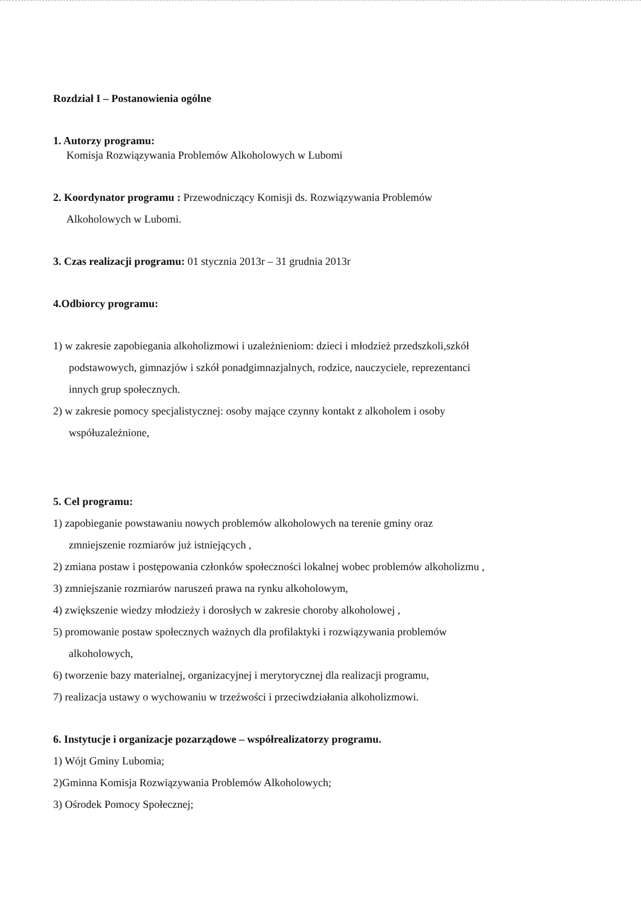Rozdział I – Postanowienia ogólne
1. Autorzy programu:
Komisja Rozwiązywania Problemów Alkoholowych w Lubomi
2. Koordynator programu : Przewodniczący Komisji ds. Rozwiązywania Problemów
Alkoholowych w Lubomi.
3. Czas realizacji programu: 01 stycznia 2013r – 31 grudnia 2013r
4.Odbiorcy programu:
1) w zakresie zapobiegania alkoholizmowi i uzależnieniom: dzieci i młodzież przedszkoli,szkół
podstawowych, gimnazjów i szkół ponadgimnazjalnych, rodzice, nauczyciele, reprezentanci
innych grup społecznych.
2) w zakresie pomocy specjalistycznej: osoby mające czynny kontakt z alkoholem i osoby
współuzależnione,
5. Cel programu:
1) zapobieganie powstawaniu nowych problemów alkoholowych na terenie gminy oraz
zmniejszenie rozmiarów już istniejących ,
2) zmiana postaw i postępowania członków społeczności lokalnej wobec problemów alkoholizmu ,
3) zmniejszanie rozmiarów naruszeń prawa na rynku alkoholowym,
4) zwiększenie wiedzy młodzieży i dorosłych w zakresie choroby alkoholowej ,
5) promowanie postaw społecznych ważnych dla profilaktyki i rozwiązywania problemów
alkoholowych,
6) tworzenie bazy materialnej, organizacyjnej i merytorycznej dla realizacji programu,
7) realizacja ustawy o wychowaniu w trzeźwości i przeciwdziałania alkoholizmowi.
6. Instytucje i organizacje pozarządowe – współrealizatorzy programu.
1) Wójt Gminy Lubomia;
2)Gminna Komisja Rozwiązywania Problemów Alkoholowych;
3) Ośrodek Pomocy Społecznej;